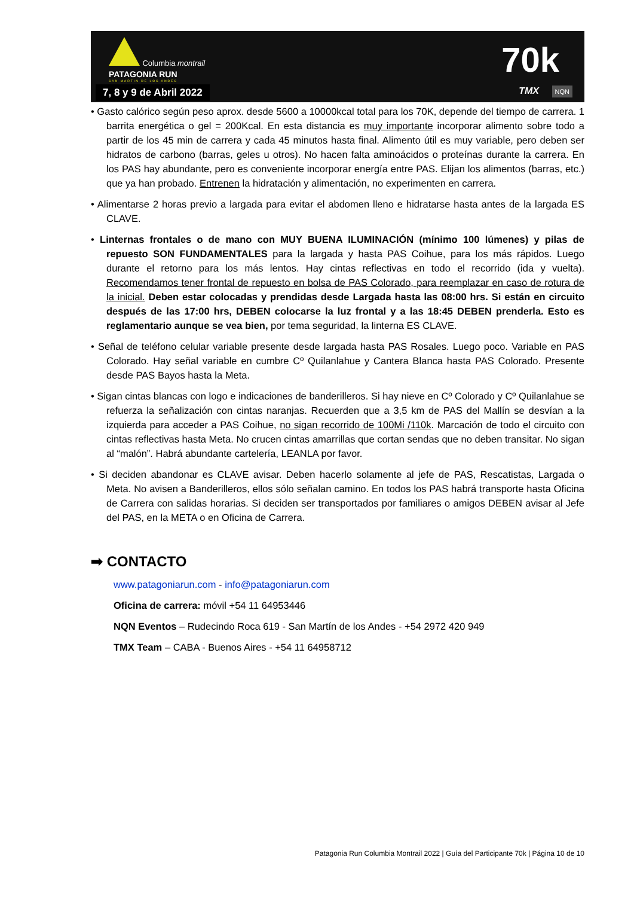Columbia montrail
PATAGONIA RUN
SAN MARTIN DE LOS ANDES
7, 8 y 9 de Abril 2022
70k
TMX NQN
• Gasto calórico según peso aprox. desde 5600 a 10000kcal total para los 70K, depende del tiempo de carrera. 1 barrita energética o gel = 200Kcal. En esta distancia es muy importante incorporar alimento sobre todo a partir de los 45 min de carrera y cada 45 minutos hasta final. Alimento útil es muy variable, pero deben ser hidratos de carbono (barras, geles u otros). No hacen falta aminoácidos o proteínas durante la carrera. En los PAS hay abundante, pero es conveniente incorporar energía entre PAS. Elijan los alimentos (barras, etc.) que ya han probado. Entrenen la hidratación y alimentación, no experimenten en carrera.
• Alimentarse 2 horas previo a largada para evitar el abdomen lleno e hidratarse hasta antes de la largada ES CLAVE.
• Linternas frontales o de mano con MUY BUENA ILUMINACIÓN (mínimo 100 lúmenes) y pilas de repuesto SON FUNDAMENTALES para la largada y hasta PAS Coihue, para los más rápidos. Luego durante el retorno para los más lentos. Hay cintas reflectivas en todo el recorrido (ida y vuelta). Recomendamos tener frontal de repuesto en bolsa de PAS Colorado, para reemplazar en caso de rotura de la inicial. Deben estar colocadas y prendidas desde Largada hasta las 08:00 hrs. Si están en circuito después de las 17:00 hrs, DEBEN colocarse la luz frontal y a las 18:45 DEBEN prenderla. Esto es reglamentario aunque se vea bien, por tema seguridad, la linterna ES CLAVE.
• Señal de teléfono celular variable presente desde largada hasta PAS Rosales. Luego poco. Variable en PAS Colorado. Hay señal variable en cumbre Cº Quilanlahue y Cantera Blanca hasta PAS Colorado. Presente desde PAS Bayos hasta la Meta.
• Sigan cintas blancas con logo e indicaciones de banderilleros. Si hay nieve en Cº Colorado y Cº Quilanlahue se refuerza la señalización con cintas naranjas. Recuerden que a 3,5 km de PAS del Mallín se desvían a la izquierda para acceder a PAS Coihue, no sigan recorrido de 100Mi /110k. Marcación de todo el circuito con cintas reflectivas hasta Meta. No crucen cintas amarrillas que cortan sendas que no deben transitar. No sigan al “malón”. Habrá abundante cartelería, LEANLA por favor.
• Si deciden abandonar es CLAVE avisar. Deben hacerlo solamente al jefe de PAS, Rescatistas, Largada o Meta. No avisen a Banderilleros, ellos sólo señalan camino. En todos los PAS habrá transporte hasta Oficina de Carrera con salidas horarias. Si deciden ser transportados por familiares o amigos DEBEN avisar al Jefe del PAS, en la META o en Oficina de Carrera.
➡ CONTACTO
www.patagoniarun.com - info@patagoniarun.com
Oficina de carrera: móvil +54 11 64953446
NQN Eventos – Rudecindo Roca 619 - San Martín de los Andes - +54 2972 420 949
TMX Team – CABA - Buenos Aires - +54 11 64958712
Patagonia Run Columbia Montrail 2022 | Guía del Participante 70k | Página 10 de 10